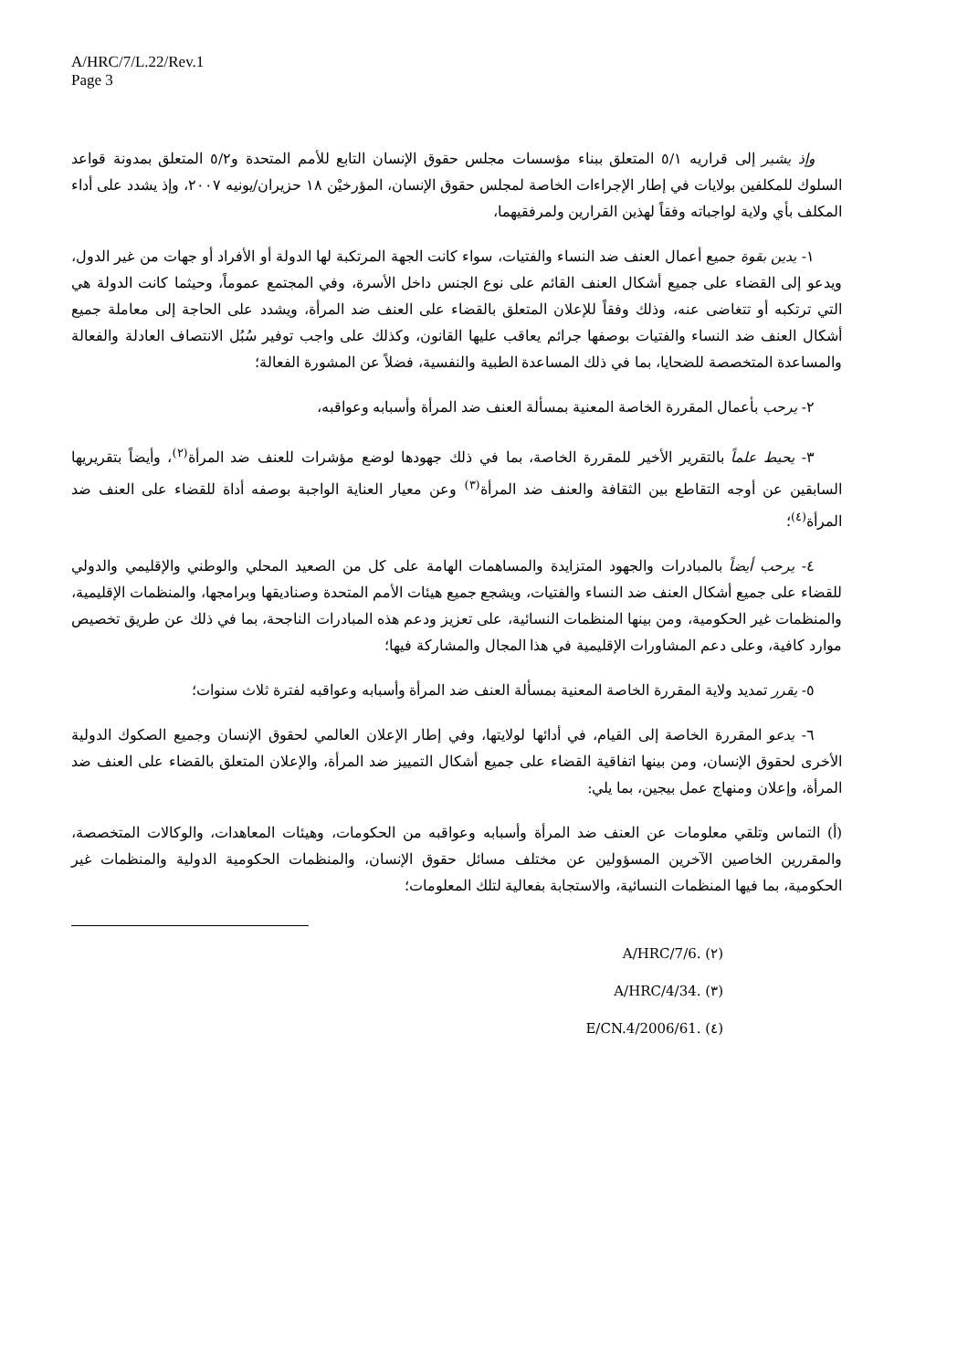A/HRC/7/L.22/Rev.1
Page 3
وإذ يشير إلى قراريه ٥/١ المتعلق ببناء مؤسسات مجلس حقوق الإنسان التابع للأمم المتحدة و٥/٢ المتعلق بمدونة قواعد السلوك للمكلفين بولايات في إطار الإجراءات الخاصة لمجلس حقوق الإنسان، المؤرخيْن ١٨ حزيران/يونيه ٢٠٠٧، وإذ يشدد على أداء المكلف بأي ولاية لواجباته وفقاً لهذين القرارين ولمرفقيهما،
١- يدين بقوة جميع أعمال العنف ضد النساء والفتيات، سواء كانت الجهة المرتكبة لها الدولة أو الأفراد أو جهات من غير الدول، ويدعو إلى القضاء على جميع أشكال العنف القائم على نوع الجنس داخل الأسرة، وفي المجتمع عموماً، وحيثما كانت الدولة هي التي ترتكبه أو تتغاضى عنه، وذلك وفقاً للإعلان المتعلق بالقضاء على العنف ضد المرأة، ويشدد على الحاجة إلى معاملة جميع أشكال العنف ضد النساء والفتيات بوصفها جرائم يعاقب عليها القانون، وكذلك على واجب توفير سُبُل الانتصاف العادلة والفعالة والمساعدة المتخصصة للضحايا، بما في ذلك المساعدة الطبية والنفسية، فضلاً عن المشورة الفعالة؛
٢- يرحب بأعمال المقررة الخاصة المعنية بمسألة العنف ضد المرأة وأسبابه وعواقبه،
٣- يحيط علماً بالتقرير الأخير للمقررة الخاصة، بما في ذلك جهودها لوضع مؤشرات للعنف ضد المرأة<sup>(٢)</sup>، وأيضاً بتقريريها السابقين عن أوجه التقاطع بين الثقافة والعنف ضد المرأة<sup>(٣)</sup> وعن معيار العناية الواجبة بوصفه أداة للقضاء على العنف ضد المرأة<sup>(٤)</sup>؛
٤- يرحب أيضاً بالمبادرات والجهود المتزايدة والمساهمات الهامة على كل من الصعيد المحلي والوطني والإقليمي والدولي للقضاء على جميع أشكال العنف ضد النساء والفتيات، ويشجع جميع هيئات الأمم المتحدة وصناديقها وبرامجها، والمنظمات الإقليمية، والمنظمات غير الحكومية، ومن بينها المنظمات النسائية، على تعزيز ودعم هذه المبادرات الناجحة، بما في ذلك عن طريق تخصيص موارد كافية، وعلى دعم المشاورات الإقليمية في هذا المجال والمشاركة فيها؛
٥- يقرر تمديد ولاية المقررة الخاصة المعنية بمسألة العنف ضد المرأة وأسبابه وعواقبه لفترة ثلاث سنوات؛
٦- يدعو المقررة الخاصة إلى القيام، في أدائها لولايتها، وفي إطار الإعلان العالمي لحقوق الإنسان وجميع الصكوك الدولية الأخرى لحقوق الإنسان، ومن بينها اتفاقية القضاء على جميع أشكال التمييز ضد المرأة، والإعلان المتعلق بالقضاء على العنف ضد المرأة، وإعلان ومنهاج عمل بيجين، بما يلي:
(أ) التماس وتلقي معلومات عن العنف ضد المرأة وأسبابه وعواقبه من الحكومات، وهيئات المعاهدات، والوكالات المتخصصة، والمقررين الخاصين الآخرين المسؤولين عن مختلف مسائل حقوق الإنسان، والمنظمات الحكومية الدولية والمنظمات غير الحكومية، بما فيها المنظمات النسائية، والاستجابة بفعالية لتلك المعلومات؛
(٢) A/HRC/7/6.
(٣) A/HRC/4/34.
(٤) E/CN.4/2006/61.